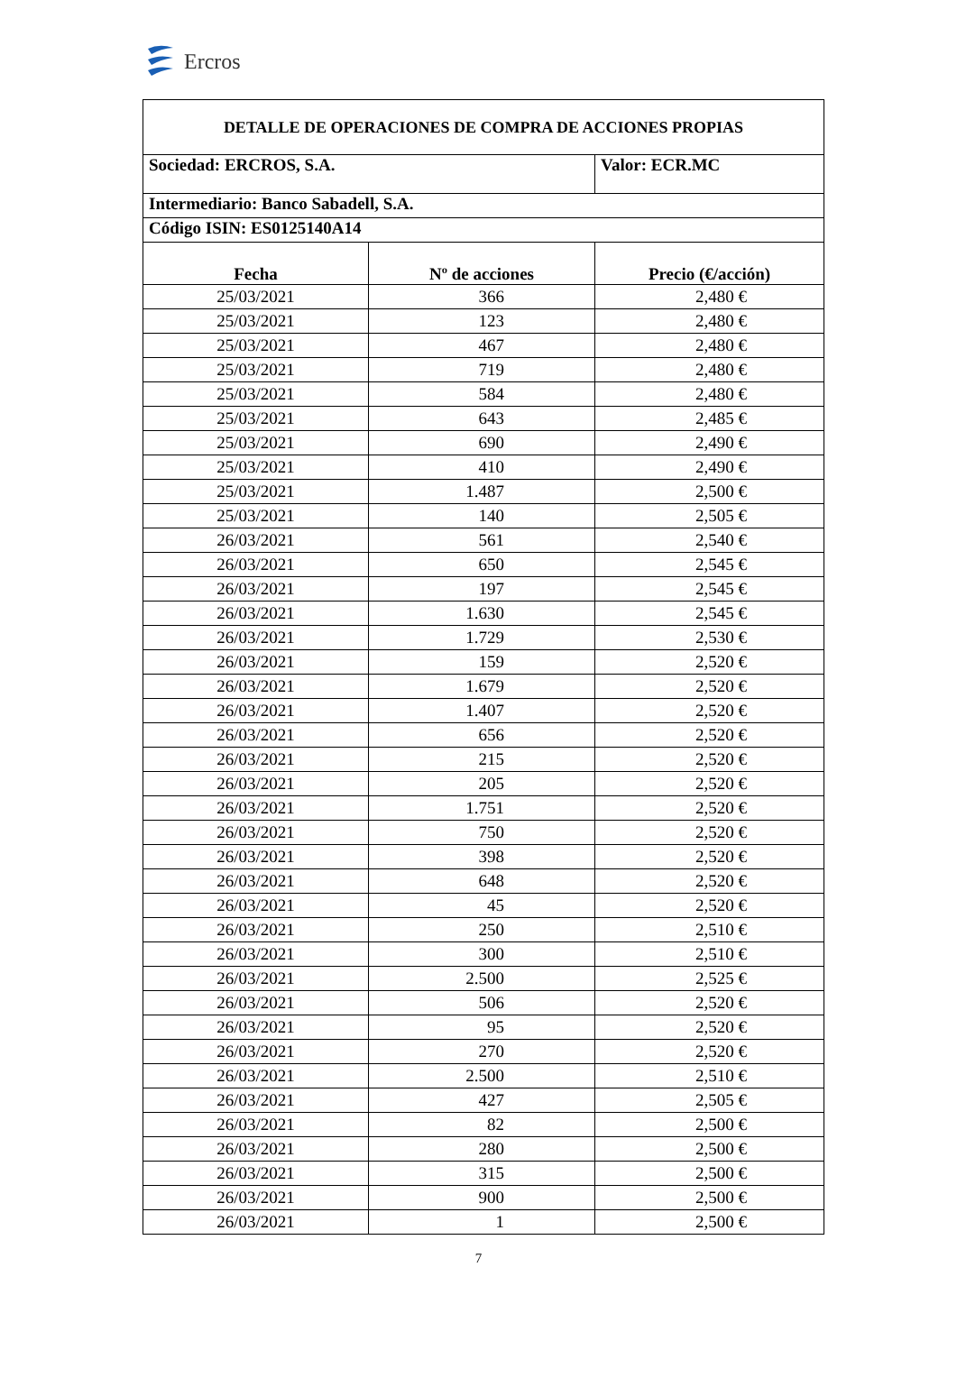Ercros
| DETALLE DE OPERACIONES DE COMPRA DE ACCIONES PROPIAS | | |
| Sociedad: ERCROS, S.A. | | Valor: ECR.MC |
| Intermediario: Banco Sabadell, S.A. | | |
| Código ISIN: ES0125140A14 | | |
| Fecha | Nº de acciones | Precio (€/acción) |
| 25/03/2021 | 366 | 2,480 € |
| 25/03/2021 | 123 | 2,480 € |
| 25/03/2021 | 467 | 2,480 € |
| 25/03/2021 | 719 | 2,480 € |
| 25/03/2021 | 584 | 2,480 € |
| 25/03/2021 | 643 | 2,485 € |
| 25/03/2021 | 690 | 2,490 € |
| 25/03/2021 | 410 | 2,490 € |
| 25/03/2021 | 1.487 | 2,500 € |
| 25/03/2021 | 140 | 2,505 € |
| 26/03/2021 | 561 | 2,540 € |
| 26/03/2021 | 650 | 2,545 € |
| 26/03/2021 | 197 | 2,545 € |
| 26/03/2021 | 1.630 | 2,545 € |
| 26/03/2021 | 1.729 | 2,530 € |
| 26/03/2021 | 159 | 2,520 € |
| 26/03/2021 | 1.679 | 2,520 € |
| 26/03/2021 | 1.407 | 2,520 € |
| 26/03/2021 | 656 | 2,520 € |
| 26/03/2021 | 215 | 2,520 € |
| 26/03/2021 | 205 | 2,520 € |
| 26/03/2021 | 1.751 | 2,520 € |
| 26/03/2021 | 750 | 2,520 € |
| 26/03/2021 | 398 | 2,520 € |
| 26/03/2021 | 648 | 2,520 € |
| 26/03/2021 | 45 | 2,520 € |
| 26/03/2021 | 250 | 2,510 € |
| 26/03/2021 | 300 | 2,510 € |
| 26/03/2021 | 2.500 | 2,525 € |
| 26/03/2021 | 506 | 2,520 € |
| 26/03/2021 | 95 | 2,520 € |
| 26/03/2021 | 270 | 2,520 € |
| 26/03/2021 | 2.500 | 2,510 € |
| 26/03/2021 | 427 | 2,505 € |
| 26/03/2021 | 82 | 2,500 € |
| 26/03/2021 | 280 | 2,500 € |
| 26/03/2021 | 315 | 2,500 € |
| 26/03/2021 | 900 | 2,500 € |
| 26/03/2021 | 1 | 2,500 € |
7